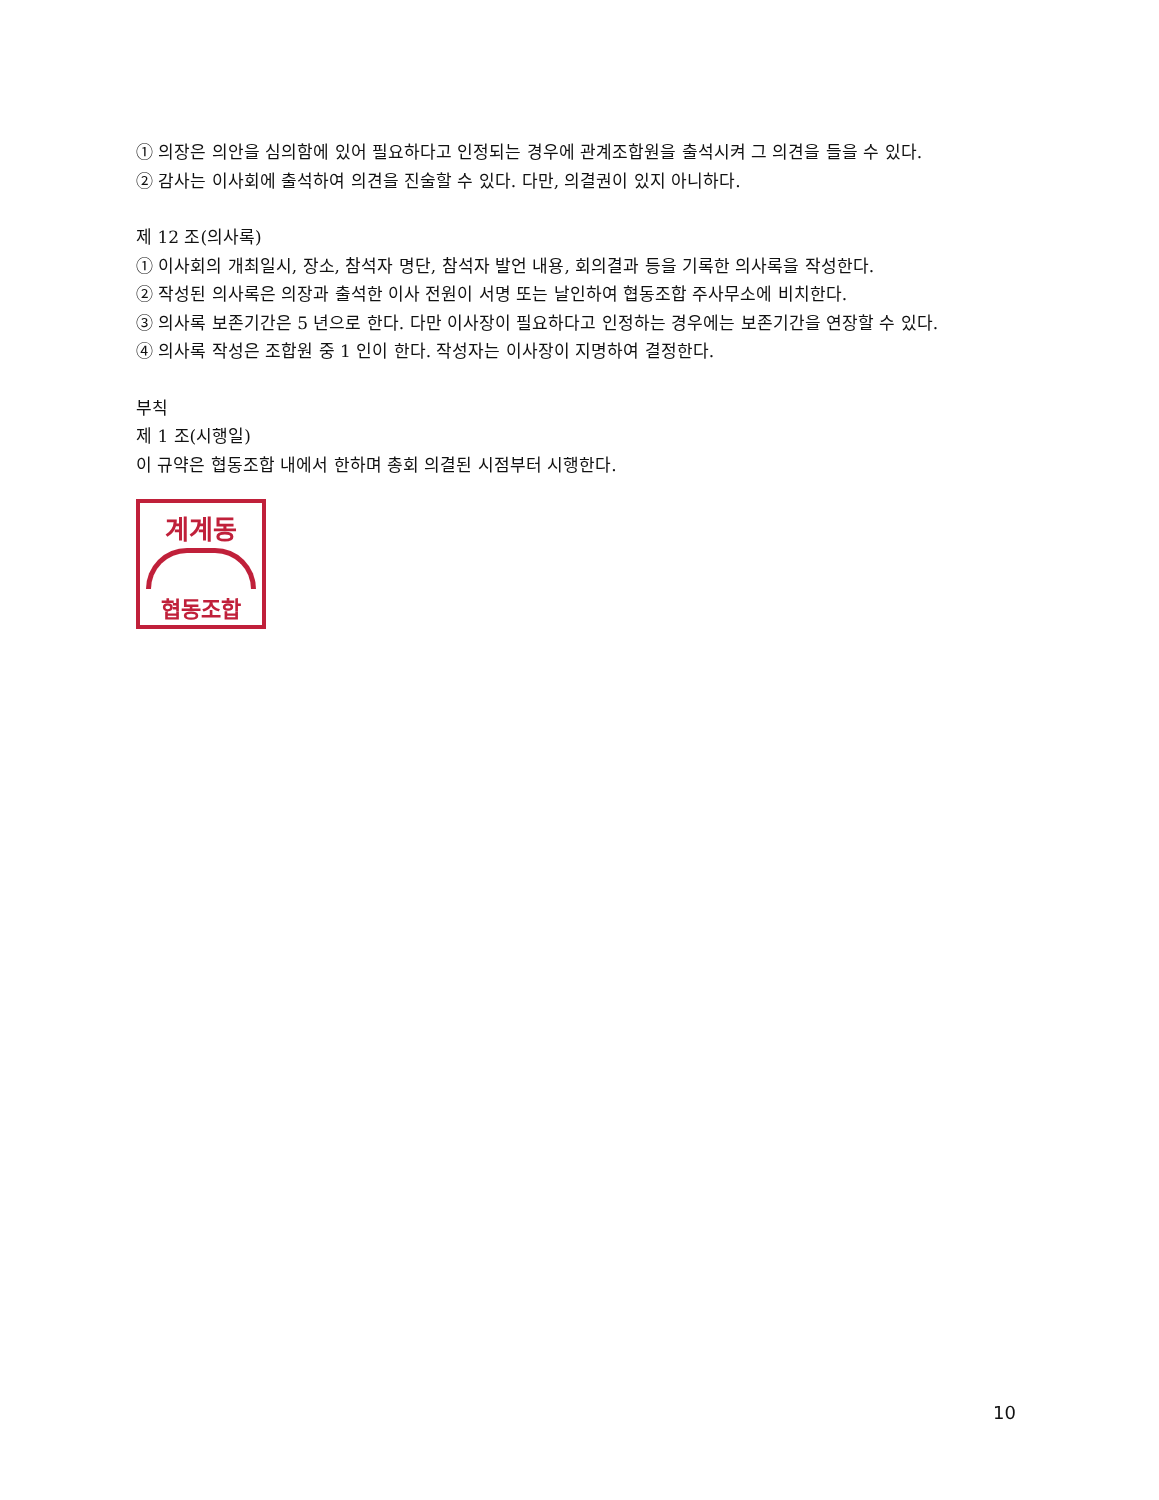① 의장은 의안을 심의함에 있어 필요하다고 인정되는 경우에 관계조합원을 출석시켜 그 의견을 들을 수 있다.
② 감사는 이사회에 출석하여 의견을 진술할 수 있다. 다만, 의결권이 있지 아니하다.
제 12 조(의사록)
① 이사회의 개최일시, 장소, 참석자 명단, 참석자 발언 내용, 회의결과 등을 기록한 의사록을 작성한다.
② 작성된 의사록은 의장과 출석한 이사 전원이 서명 또는 날인하여 협동조합 주사무소에 비치한다.
③ 의사록 보존기간은 5 년으로 한다. 다만 이사장이 필요하다고 인정하는 경우에는 보존기간을 연장할 수 있다.
④ 의사록 작성은 조합원 중 1 인이 한다. 작성자는 이사장이 지명하여 결정한다.
부칙
제 1 조(시행일)
이 규약은 협동조합 내에서 한하며 총회 의결된 시점부터 시행한다.
계계동
협동조합
10